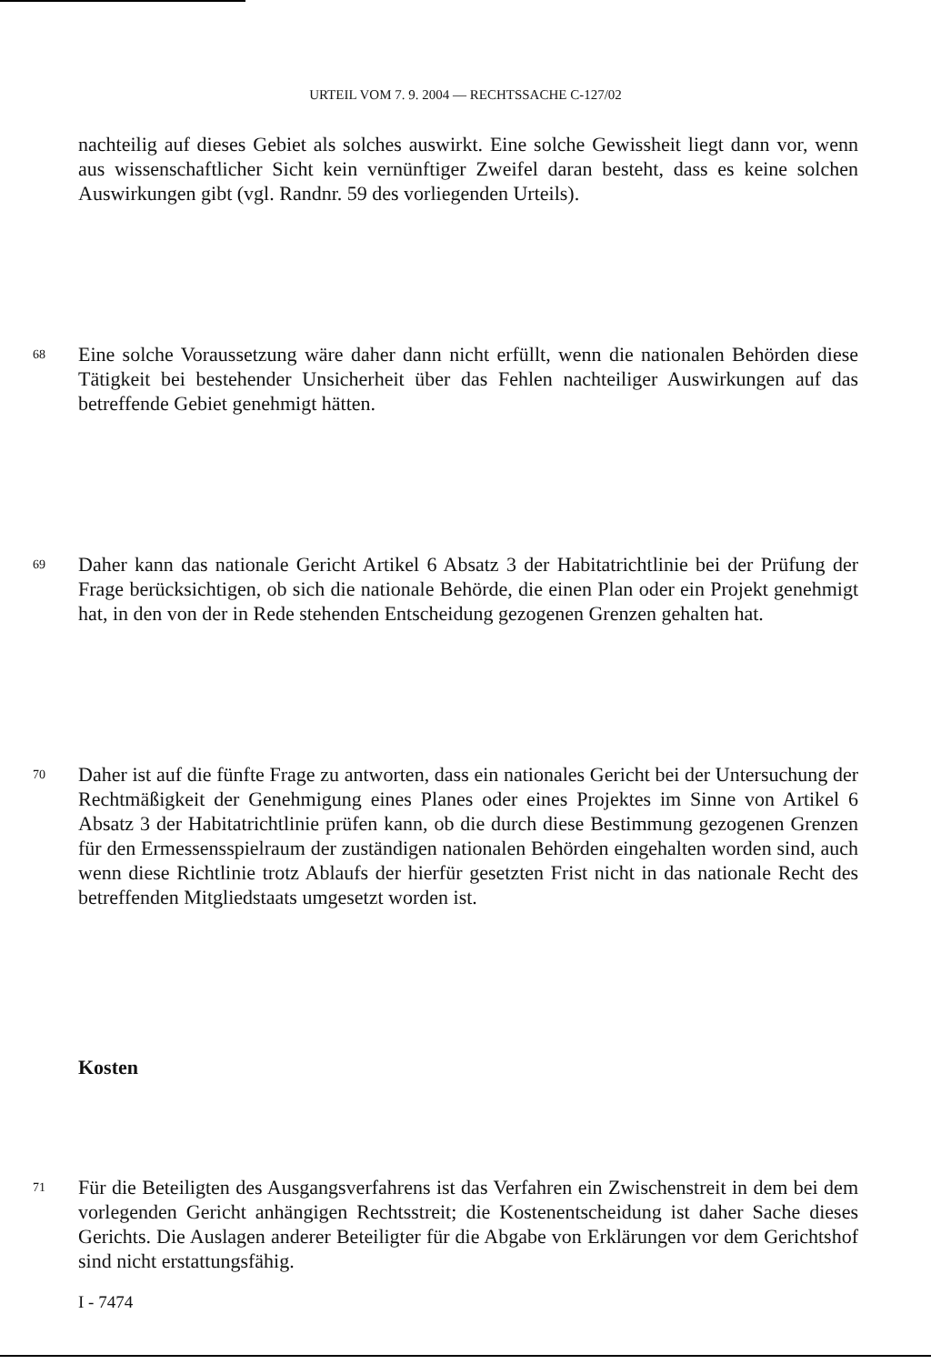URTEIL VOM 7. 9. 2004 — RECHTSSACHE C-127/02
nachteilig auf dieses Gebiet als solches auswirkt. Eine solche Gewissheit liegt dann vor, wenn aus wissenschaftlicher Sicht kein vernünftiger Zweifel daran besteht, dass es keine solchen Auswirkungen gibt (vgl. Randnr. 59 des vorliegenden Urteils).
68
Eine solche Voraussetzung wäre daher dann nicht erfüllt, wenn die nationalen Behörden diese Tätigkeit bei bestehender Unsicherheit über das Fehlen nachteiliger Auswirkungen auf das betreffende Gebiet genehmigt hätten.
69
Daher kann das nationale Gericht Artikel 6 Absatz 3 der Habitatrichtlinie bei der Prüfung der Frage berücksichtigen, ob sich die nationale Behörde, die einen Plan oder ein Projekt genehmigt hat, in den von der in Rede stehenden Entscheidung gezogenen Grenzen gehalten hat.
70
Daher ist auf die fünfte Frage zu antworten, dass ein nationales Gericht bei der Untersuchung der Rechtmäßigkeit der Genehmigung eines Planes oder eines Projektes im Sinne von Artikel 6 Absatz 3 der Habitatrichtlinie prüfen kann, ob die durch diese Bestimmung gezogenen Grenzen für den Ermessensspielraum der zuständigen nationalen Behörden eingehalten worden sind, auch wenn diese Richtlinie trotz Ablaufs der hierfür gesetzten Frist nicht in das nationale Recht des betreffenden Mitgliedstaats umgesetzt worden ist.
Kosten
71
Für die Beteiligten des Ausgangsverfahrens ist das Verfahren ein Zwischenstreit in dem bei dem vorlegenden Gericht anhängigen Rechtsstreit; die Kostenentscheidung ist daher Sache dieses Gerichts. Die Auslagen anderer Beteiligter für die Abgabe von Erklärungen vor dem Gerichtshof sind nicht erstattungsfähig.
I - 7474